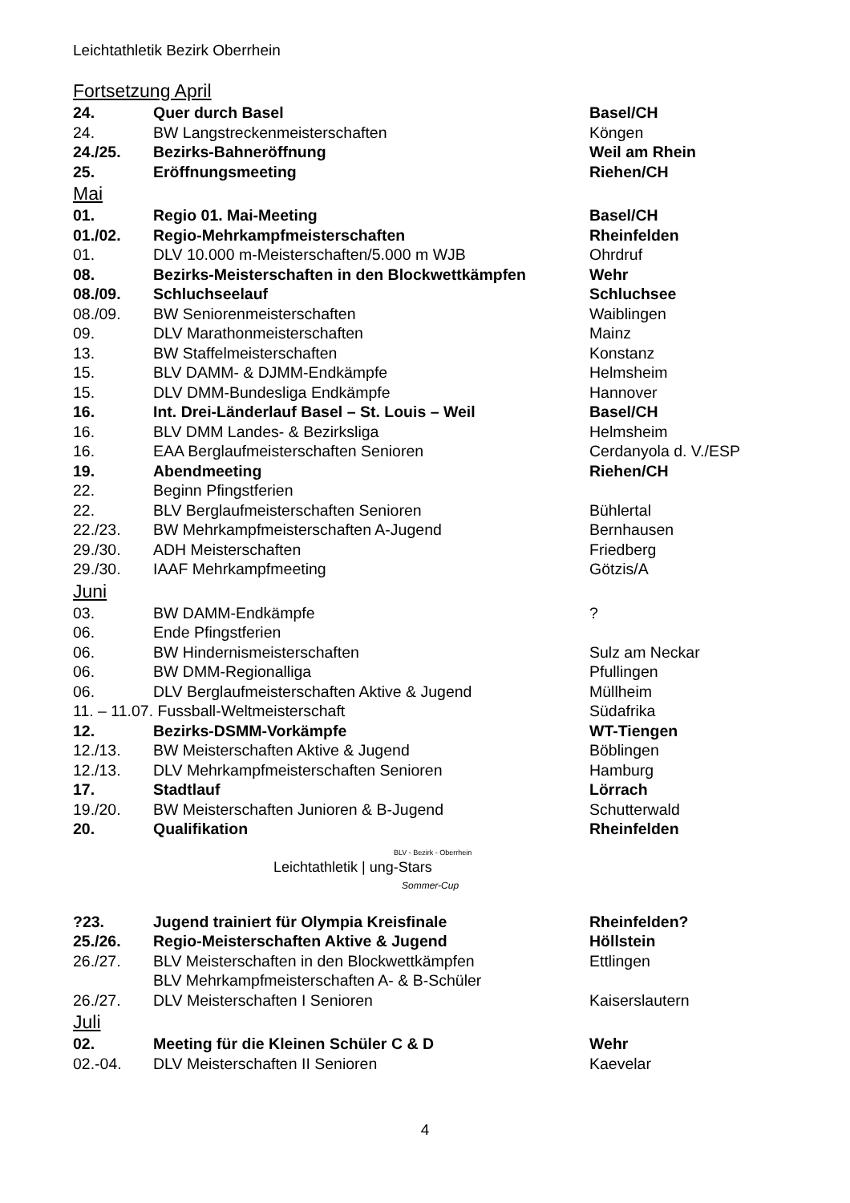Leichtathletik Bezirk Oberrhein
Fortsetzung April
| 24. | Quer durch Basel | Basel/CH |
| 24. | BW Langstreckenmeisterschaften | Köngen |
| 24./25. | Bezirks-Bahneröffnung | Weil am Rhein |
| 25. | Eröffnungsmeeting | Riehen/CH |
Mai
| 01. | Regio 01. Mai-Meeting | Basel/CH |
| 01./02. | Regio-Mehrkampfmeisterschaften | Rheinfelden |
| 01. | DLV 10.000 m-Meisterschaften/5.000 m WJB | Ohrdruf |
| 08. | Bezirks-Meisterschaften in den Blockwettkämpfen | Wehr |
| 08./09. | Schluchseelauf | Schluchsee |
| 08./09. | BW Seniorenmeisterschaften | Waiblingen |
| 09. | DLV Marathonmeisterschaften | Mainz |
| 13. | BW Staffelmeisterschaften | Konstanz |
| 15. | BLV DAMM- & DJMM-Endkämpfe | Helmsheim |
| 15. | DLV DMM-Bundesliga Endkämpfe | Hannover |
| 16. | Int. Drei-Länderlauf Basel – St. Louis – Weil | Basel/CH |
| 16. | BLV DMM Landes- & Bezirksliga | Helmsheim |
| 16. | EAA Berglaufmeisterschaften Senioren | Cerdanyola d. V./ESP |
| 19. | Abendmeeting | Riehen/CH |
| 22. | Beginn Pfingstferien | |
| 22. | BLV Berglaufmeisterschaften Senioren | Bühlertal |
| 22./23. | BW Mehrkampfmeisterschaften A-Jugend | Bernhausen |
| 29./30. | ADH Meisterschaften | Friedberg |
| 29./30. | IAAF Mehrkampfmeeting | Götzis/A |
Juni
| 03. | BW DAMM-Endkämpfe | ? |
| 06. | Ende Pfingstferien | |
| 06. | BW Hindernismeisterschaften | Sulz am Neckar |
| 06. | BW DMM-Regionalliga | Pfullingen |
| 06. | DLV Berglaufmeisterschaften Aktive & Jugend | Müllheim |
| 11. – 11.07. Fussball-Weltmeisterschaft | | Südafrika |
| 12. | Bezirks-DSMM-Vorkämpfe | WT-Tiengen |
| 12./13. | BW Meisterschaften Aktive & Jugend | Böblingen |
| 12./13. | DLV Mehrkampfmeisterschaften Senioren | Hamburg |
| 17. | Stadtlauf | Lörrach |
| 19./20. | BW Meisterschaften Junioren & B-Jugend | Schutterwald |
| 20. | Qualifikation | Rheinfelden |
BLV - Bezirk - Oberrhein
Leichtathletik | ung-Stars
Sommer-Cup
| ?23. | Jugend trainiert für Olympia Kreisfinale | Rheinfelden? |
| 25./26. | Regio-Meisterschaften Aktive & Jugend | Höllstein |
| 26./27. | BLV Meisterschaften in den Blockwettkämpfen BLV Mehrkampfmeisterschaften A- & B-Schüler | Ettlingen |
| 26./27. | DLV Meisterschaften I Senioren | Kaiserslautern |
Juli
| 02. | Meeting für die Kleinen Schüler C & D | Wehr |
| 02.-04. | DLV Meisterschaften II Senioren | Kaevelar |
4